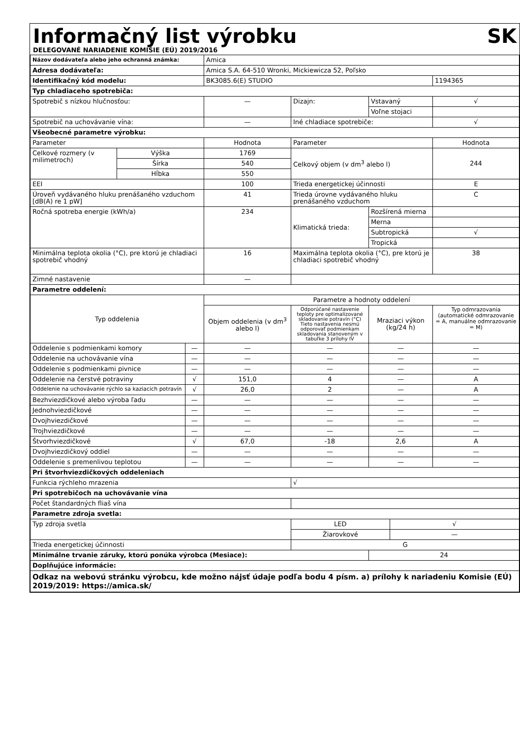Informačný list výrobku SK
DELEGOVANÉ NARIADENIE KOMISIE (EÚ) 2019/2016
| Názov dodávateľa alebo jeho ochranná známka: | | | Amica | | | | |
| Adresa dodávateľa: | | | Amica S.A. 64-510 Wronki, Mickiewicza 52, Poľsko | | | | |
| Identifikačný kód modelu: | | | BK3085.6(E) STUDIO | | | | 1194365 |
| Typ chladiaceho spotrebiča: | | | | | | | |
| Spotrebič s nízkou hlučnosťou: | | | — | Dizajn: | Vstavaný | | √ |
| | | | | | Voľne stojaci | | |
| Spotrebič na uchovávanie vína: | | | — | Iné chladiace spotrebiče: | | | √ |
| Všeobecné parametre výrobku: | | | | | | | |
| Parameter | | | Hodnota | Parameter | | | Hodnota |
| Celkové rozmery (v milimetroch) | Výška | | 1769 | Celkový objem (v dm<sup>3</sup> alebo l) | | | 244 |
| | Šírka | | 540 | | | | |
| | Hĺbka | | 550 | | | | |
| EEI | | | 100 | Trieda energetickej účinnosti | | | E |
| Úroveň vydávaného hluku prenášaného vzduchom [dB(A) re 1 pW] | | | 41 | Trieda úrovne vydávaného hluku prenášaného vzduchom | | | C |
| Ročná spotreba energie (kWh/a) | | | 234 | Klimatická trieda: | Rozšírená mierna | | |
| | | | | | Merna | | |
| | | | | | Subtropická | | √ |
| | | | | | Tropická | | |
| Minimálna teplota okolia (°C), pre ktorú je chladiaci spotrebič vhodný | | | 16 | Maximálna teplota okolia (°C), pre ktorú je chladiaci spotrebič vhodný | | | 38 |
| Zimné nastavenie | | | — | | | | |
| Parametre oddelení: | | | | | | | |
| Typ oddelenia | | | Parametre a hodnoty oddelení | | | | |
| | | | Objem oddelenia (v dm<sup>3</sup> alebo l) | Odporúčané nastavenie teploty pre optimalizované skladovanie potravín (°C) Tieto nastavenia nesmú odporovať podmienkam skladovania stanoveným v tabuľke 3 prílohy IV | Mraziaci výkon (kg/24 h) | | Typ odmrazovania (automatické odmrazovanie = A, manuálne odmrazovanie = M) |
| Oddelenie s podmienkami komory | | — | — | — | — | | — |
| Oddelenie na uchovávanie vína | | — | — | — | — | | — |
| Oddelenie s podmienkami pivnice | | — | — | — | — | | — |
| Oddelenie na čerstvé potraviny | | √ | 151,0 | 4 | — | | A |
| Oddelenie na uchovávanie rýchlo sa kaziacich potravín | | √ | 26,0 | 2 | — | | A |
| Bezhviezdičkové alebo výroba ľadu | | — | — | — | — | | — |
| Jednohviezdičkové | | — | — | — | — | | — |
| Dvojhviezdičkové | | — | — | — | — | | — |
| Trojhviezdičkové | | — | — | — | — | | — |
| Štvorhviezdičkové | | √ | 67,0 | -18 | 2,6 | | A |
| Dvojhviezdičkový oddiel | | — | — | — | — | | — |
| Oddelenie s premenlivou teplotou | | — | — | — | — | | — |
| Pri štvorhviezdičkových oddeleniach | | | | | | | |
| Funkcia rýchleho mrazenia | | | | √ | | | |
| Pri spotrebičoch na uchovávanie vína | | | | | | | |
| Počet štandardných fliaš vína | | | | | | | |
| Parametre zdroja svetla: | | | | | | | |
| Typ zdroja svetla | | | | LED | | √ | |
| | | | | Žiarovkové | | — | |
| Trieda energetickej účinnosti | | | | G | | | |
| Minimálne trvanie záruky, ktorú ponúka výrobca (Mesiace): | | | | | 24 | | |
| Doplňujúce informácie: | | | | | | | |
| Odkaz na webovú stránku výrobcu, kde možno nájsť údaje podľa bodu 4 písm. a) prílohy k nariadeniu Komisie (EÚ) 2019/2019: https://amica.sk/ | | | | | | | |